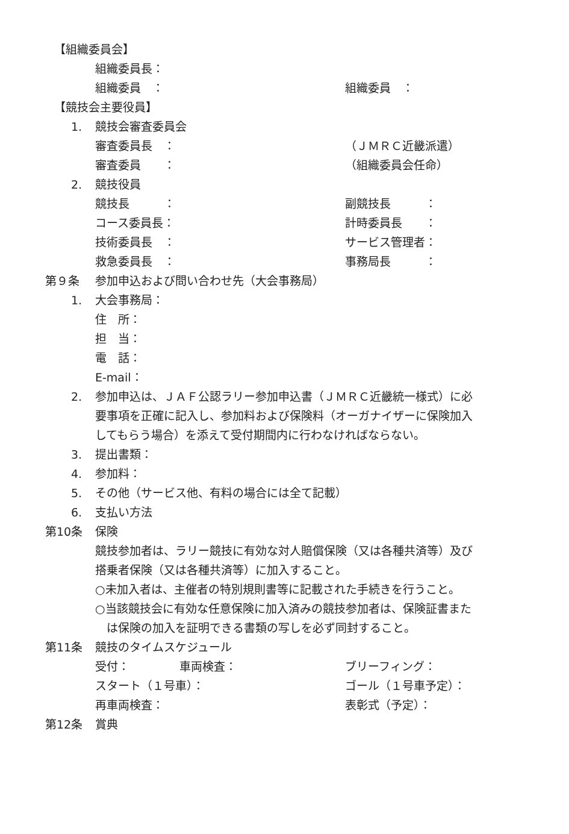【組織委員会】
組織委員長：
組織委員　： 組織委員　：
【競技会主要役員】
1. 競技会審査委員会
審査委員長　： （ＪＭＲＣ近畿派遣）
審査委員　　： （組織委員会任命）
2. 競技役員
競技長　　　： 副競技長　　　：
コース委員長： 計時委員長　　：
技術委員長　： サービス管理者：
救急委員長　： 事務局長　　　：
第９条 参加申込および問い合わせ先（大会事務局）
1. 大会事務局：
住　所：
担　当：
電　話：
E-mail：
2. 参加申込は、ＪＡＦ公認ラリー参加申込書（ＪＭＲＣ近畿統一様式）に必
要事項を正確に記入し、参加料および保険料（オーガナイザーに保険加入
してもらう場合）を添えて受付期間内に行わなければならない。
3. 提出書類：
4. 参加料：
5. その他（サービス他、有料の場合には全て記載）
6. 支払い方法
第10条 保険
競技参加者は、ラリー競技に有効な対人賠償保険（又は各種共済等）及び
搭乗者保険（又は各種共済等）に加入すること。
○未加入者は、主催者の特別規則書等に記載された手続きを行うこと。
○当該競技会に有効な任意保険に加入済みの競技参加者は、保険証書また
　は保険の加入を証明できる書類の写しを必ず同封すること。
第11条 競技のタイムスケジュール
受付： 車両検査： ブリーフィング：
スタート（１号車）： ゴール（１号車予定）：
再車両検査： 表彰式（予定）：
第12条 賞典